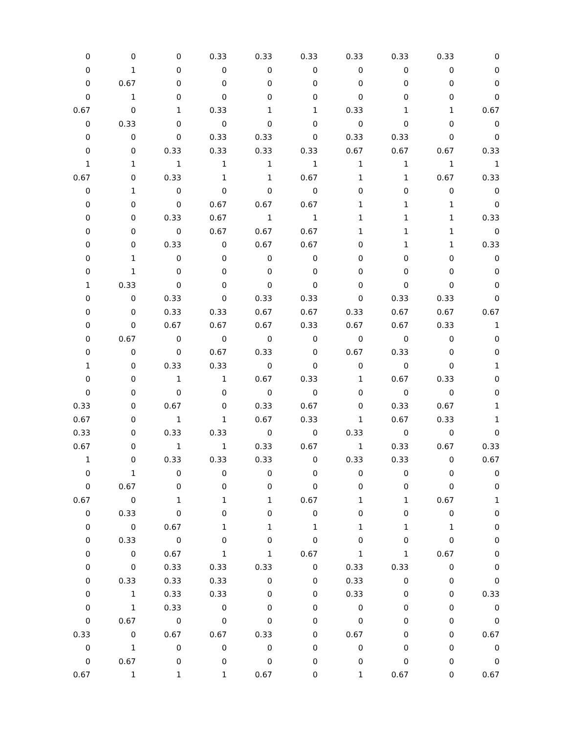| 0 | 0 | 0 | 0.33 | 0.33 | 0.33 | 0.33 | 0.33 | 0.33 | 0 |
| 0 | 1 | 0 | 0 | 0 | 0 | 0 | 0 | 0 | 0 |
| 0 | 0.67 | 0 | 0 | 0 | 0 | 0 | 0 | 0 | 0 |
| 0 | 1 | 0 | 0 | 0 | 0 | 0 | 0 | 0 | 0 |
| 0.67 | 0 | 1 | 0.33 | 1 | 1 | 0.33 | 1 | 1 | 0.67 |
| 0 | 0.33 | 0 | 0 | 0 | 0 | 0 | 0 | 0 | 0 |
| 0 | 0 | 0 | 0.33 | 0.33 | 0 | 0.33 | 0.33 | 0 | 0 |
| 0 | 0 | 0.33 | 0.33 | 0.33 | 0.33 | 0.67 | 0.67 | 0.67 | 0.33 |
| 1 | 1 | 1 | 1 | 1 | 1 | 1 | 1 | 1 | 1 |
| 0.67 | 0 | 0.33 | 1 | 1 | 0.67 | 1 | 1 | 0.67 | 0.33 |
| 0 | 1 | 0 | 0 | 0 | 0 | 0 | 0 | 0 | 0 |
| 0 | 0 | 0 | 0.67 | 0.67 | 0.67 | 1 | 1 | 1 | 0 |
| 0 | 0 | 0.33 | 0.67 | 1 | 1 | 1 | 1 | 1 | 0.33 |
| 0 | 0 | 0 | 0.67 | 0.67 | 0.67 | 1 | 1 | 1 | 0 |
| 0 | 0 | 0.33 | 0 | 0.67 | 0.67 | 0 | 1 | 1 | 0.33 |
| 0 | 1 | 0 | 0 | 0 | 0 | 0 | 0 | 0 | 0 |
| 0 | 1 | 0 | 0 | 0 | 0 | 0 | 0 | 0 | 0 |
| 1 | 0.33 | 0 | 0 | 0 | 0 | 0 | 0 | 0 | 0 |
| 0 | 0 | 0.33 | 0 | 0.33 | 0.33 | 0 | 0.33 | 0.33 | 0 |
| 0 | 0 | 0.33 | 0.33 | 0.67 | 0.67 | 0.33 | 0.67 | 0.67 | 0.67 |
| 0 | 0 | 0.67 | 0.67 | 0.67 | 0.33 | 0.67 | 0.67 | 0.33 | 1 |
| 0 | 0.67 | 0 | 0 | 0 | 0 | 0 | 0 | 0 | 0 |
| 0 | 0 | 0 | 0.67 | 0.33 | 0 | 0.67 | 0.33 | 0 | 0 |
| 1 | 0 | 0.33 | 0.33 | 0 | 0 | 0 | 0 | 0 | 1 |
| 0 | 0 | 1 | 1 | 0.67 | 0.33 | 1 | 0.67 | 0.33 | 0 |
| 0 | 0 | 0 | 0 | 0 | 0 | 0 | 0 | 0 | 0 |
| 0.33 | 0 | 0.67 | 0 | 0.33 | 0.67 | 0 | 0.33 | 0.67 | 1 |
| 0.67 | 0 | 1 | 1 | 0.67 | 0.33 | 1 | 0.67 | 0.33 | 1 |
| 0.33 | 0 | 0.33 | 0.33 | 0 | 0 | 0.33 | 0 | 0 | 0 |
| 0.67 | 0 | 1 | 1 | 0.33 | 0.67 | 1 | 0.33 | 0.67 | 0.33 |
| 1 | 0 | 0.33 | 0.33 | 0.33 | 0 | 0.33 | 0.33 | 0 | 0.67 |
| 0 | 1 | 0 | 0 | 0 | 0 | 0 | 0 | 0 | 0 |
| 0 | 0.67 | 0 | 0 | 0 | 0 | 0 | 0 | 0 | 0 |
| 0.67 | 0 | 1 | 1 | 1 | 0.67 | 1 | 1 | 0.67 | 1 |
| 0 | 0.33 | 0 | 0 | 0 | 0 | 0 | 0 | 0 | 0 |
| 0 | 0 | 0.67 | 1 | 1 | 1 | 1 | 1 | 1 | 0 |
| 0 | 0.33 | 0 | 0 | 0 | 0 | 0 | 0 | 0 | 0 |
| 0 | 0 | 0.67 | 1 | 1 | 0.67 | 1 | 1 | 0.67 | 0 |
| 0 | 0 | 0.33 | 0.33 | 0.33 | 0 | 0.33 | 0.33 | 0 | 0 |
| 0 | 0.33 | 0.33 | 0.33 | 0 | 0 | 0.33 | 0 | 0 | 0 |
| 0 | 1 | 0.33 | 0.33 | 0 | 0 | 0.33 | 0 | 0 | 0.33 |
| 0 | 1 | 0.33 | 0 | 0 | 0 | 0 | 0 | 0 | 0 |
| 0 | 0.67 | 0 | 0 | 0 | 0 | 0 | 0 | 0 | 0 |
| 0.33 | 0 | 0.67 | 0.67 | 0.33 | 0 | 0.67 | 0 | 0 | 0.67 |
| 0 | 1 | 0 | 0 | 0 | 0 | 0 | 0 | 0 | 0 |
| 0 | 0.67 | 0 | 0 | 0 | 0 | 0 | 0 | 0 | 0 |
| 0.67 | 1 | 1 | 1 | 0.67 | 0 | 1 | 0.67 | 0 | 0.67 |